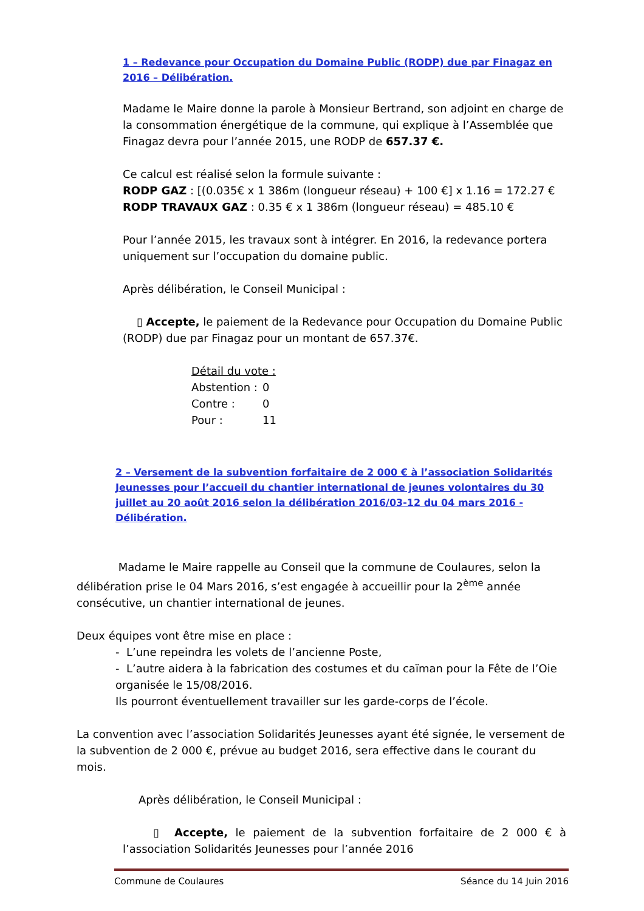1 – Redevance pour Occupation du Domaine Public (RODP) due par Finagaz en 2016 – Délibération.
Madame le Maire donne la parole à Monsieur Bertrand, son adjoint en charge de la consommation énergétique de la commune, qui explique à l’Assemblée que Finagaz devra pour l’année 2015, une RODP de 657.37 €.
Ce calcul est réalisé selon la formule suivante :
RODP GAZ : [(0.035€ x 1 386m (longueur réseau) + 100 €] x 1.16 = 172.27 €
RODP TRAVAUX GAZ : 0.35 € x 1 386m (longueur réseau) = 485.10 €
Pour l’année 2015, les travaux sont à intégrer. En 2016, la redevance portera uniquement sur l’occupation du domaine public.
Après délibération, le Conseil Municipal :
▯ Accepte, le paiement de la Redevance pour Occupation du Domaine Public (RODP) due par Finagaz pour un montant de 657.37€.
| Détail du vote : | |
| Abstention : | 0 |
| Contre : | 0 |
| Pour : | 11 |
2 – Versement de la subvention forfaitaire de 2 000 € à l’association Solidarités Jeunesses pour l’accueil du chantier international de jeunes volontaires du 30 juillet au 20 août 2016 selon la délibération 2016/03-12 du 04 mars 2016 - Délibération.
Madame le Maire rappelle au Conseil que la commune de Coulaures, selon la délibération prise le 04 Mars 2016, s’est engagée à accueillir pour la 2<sup>ème</sup> année consécutive, un chantier international de jeunes.
Deux équipes vont être mise en place :
- L’une repeindra les volets de l’ancienne Poste,
- L’autre aidera à la fabrication des costumes et du caïman pour la Fête de l’Oie organisée le 15/08/2016.
Ils pourront éventuellement travailler sur les garde-corps de l’école.
La convention avec l’association Solidarités Jeunesses ayant été signée, le versement de la subvention de 2 000 €, prévue au budget 2016, sera effective dans le courant du mois.
Après délibération, le Conseil Municipal :
▯ Accepte, le paiement de la subvention forfaitaire de 2 000 € à l’association Solidarités Jeunesses pour l’année 2016
Commune de Coulaures Séance du 14 Juin 2016